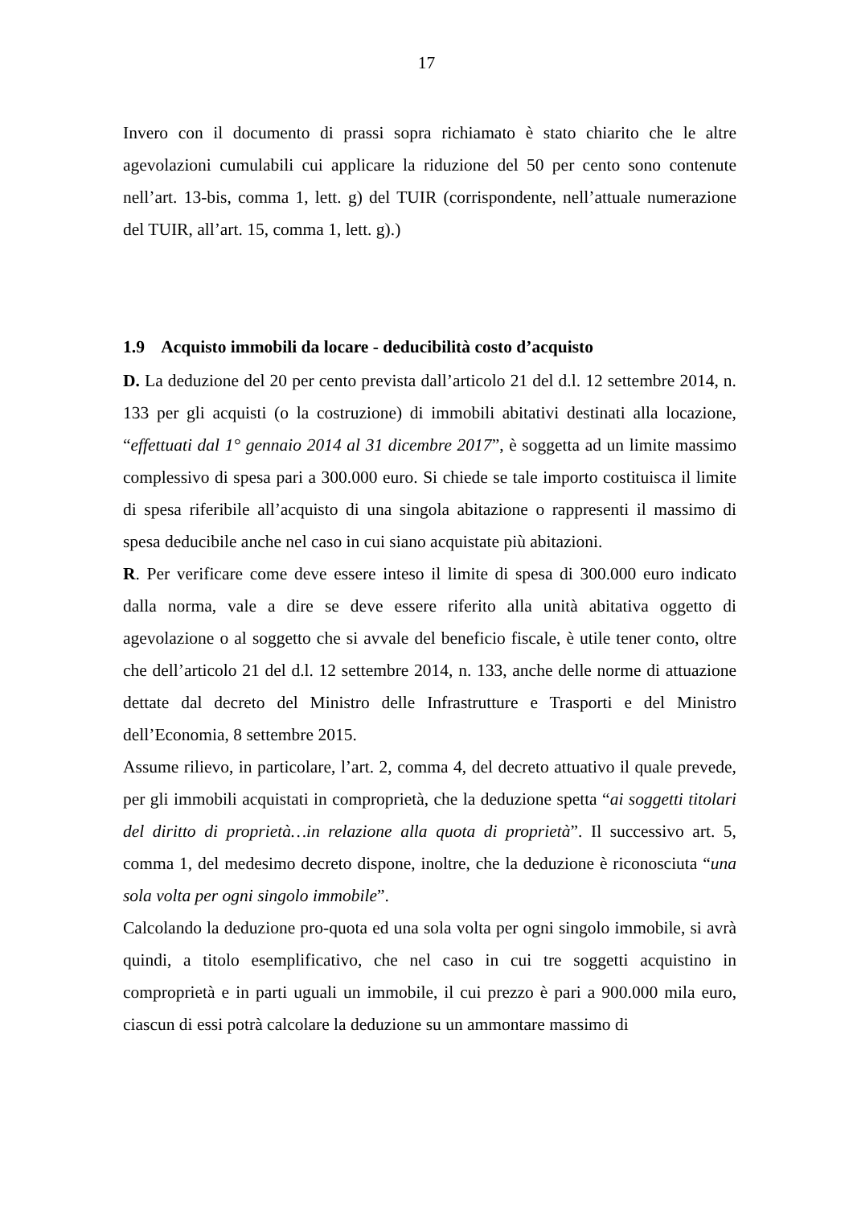17
Invero con il documento di prassi sopra richiamato è stato chiarito che le altre agevolazioni cumulabili cui applicare la riduzione del 50 per cento sono contenute nell’art. 13-bis, comma 1, lett. g) del TUIR (corrispondente, nell’attuale numerazione del TUIR, all’art. 15, comma 1, lett. g).)
1.9 Acquisto immobili da locare - deducibilità costo d’acquisto
D. La deduzione del 20 per cento prevista dall’articolo 21 del d.l. 12 settembre 2014, n. 133 per gli acquisti (o la costruzione) di immobili abitativi destinati alla locazione, “effettuati dal 1° gennaio 2014 al 31 dicembre 2017”, è soggetta ad un limite massimo complessivo di spesa pari a 300.000 euro. Si chiede se tale importo costituisca il limite di spesa riferibile all’acquisto di una singola abitazione o rappresenti il massimo di spesa deducibile anche nel caso in cui siano acquistate più abitazioni.
R. Per verificare come deve essere inteso il limite di spesa di 300.000 euro indicato dalla norma, vale a dire se deve essere riferito alla unità abitativa oggetto di agevolazione o al soggetto che si avvale del beneficio fiscale, è utile tener conto, oltre che dell’articolo 21 del d.l. 12 settembre 2014, n. 133, anche delle norme di attuazione dettate dal decreto del Ministro delle Infrastrutture e Trasporti e del Ministro dell’Economia, 8 settembre 2015.
Assume rilievo, in particolare, l’art. 2, comma 4, del decreto attuativo il quale prevede, per gli immobili acquistati in comproprietà, che la deduzione spetta “ai soggetti titolari del diritto di proprietà…in relazione alla quota di proprietà”. Il successivo art. 5, comma 1, del medesimo decreto dispone, inoltre, che la deduzione è riconosciuta “una sola volta per ogni singolo immobile”.
Calcolando la deduzione pro-quota ed una sola volta per ogni singolo immobile, si avrà quindi, a titolo esemplificativo, che nel caso in cui tre soggetti acquistino in comproprietà e in parti uguali un immobile, il cui prezzo è pari a 900.000 mila euro, ciascun di essi potrà calcolare la deduzione su un ammontare massimo di